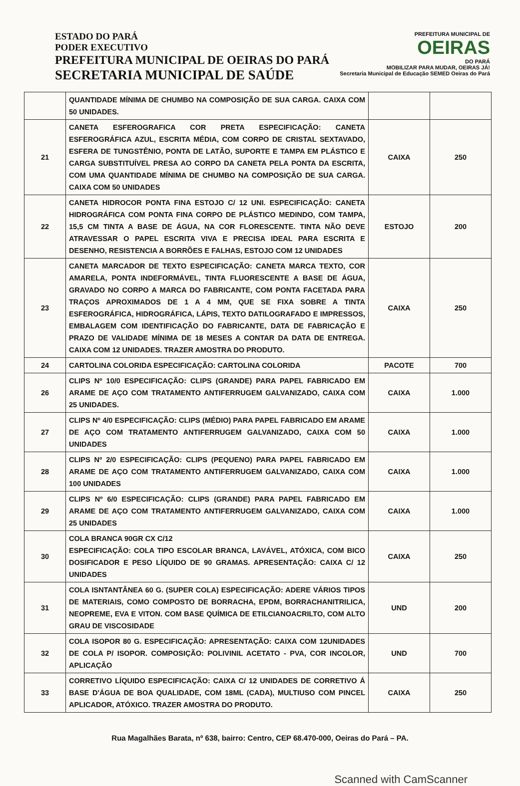ESTADO DO PARÁ
PODER EXECUTIVO
PREFEITURA MUNICIPAL DE OEIRAS DO PARÁ
SECRETARIA MUNICIPAL DE SAÚDE
PREFEITURA MUNICIPAL DE
OEIRAS
DO PARÁ
MOBILIZAR PARA MUDAR, OEIRAS JÁ!
Secretaria Municipal de Educação SEMED Oeiras do Pará
| | QUANTIDADE MÍNIMA DE CHUMBO NA COMPOSIÇÃO DE SUA CARGA. CAIXA COM 50 UNIDADES. | | |
| 21 | CANETA ESFEROGRAFICA COR PRETA ESPECIFICAÇÃO: CANETA ESFEROGRÁFICA AZUL, ESCRITA MÉDIA, COM CORPO DE CRISTAL SEXTAVADO, ESFERA DE TUNGSTÊNIO, PONTA DE LATÃO, SUPORTE E TAMPA EM PLÁSTICO E CARGA SUBSTITUÍVEL PRESA AO CORPO DA CANETA PELA PONTA DA ESCRITA, COM UMA QUANTIDADE MÍNIMA DE CHUMBO NA COMPOSIÇÃO DE SUA CARGA. CAIXA COM 50 UNIDADES | CAIXA | 250 |
| 22 | CANETA HIDROCOR PONTA FINA ESTOJO C/ 12 UNI. ESPECIFICAÇÃO: CANETA HIDROGRÁFICA COM PONTA FINA CORPO DE PLÁSTICO MEDINDO, COM TAMPA, 15,5 CM TINTA A BASE DE ÁGUA, NA COR FLORESCENTE. TINTA NÃO DEVE ATRAVESSAR O PAPEL ESCRITA VIVA E PRECISA IDEAL PARA ESCRITA E DESENHO, RESISTENCIA A BORRÕES E FALHAS, ESTOJO COM 12 UNIDADES | ESTOJO | 200 |
| 23 | CANETA MARCADOR DE TEXTO ESPECIFICAÇÃO: CANETA MARCA TEXTO, COR AMARELA, PONTA INDEFORMÁVEL, TINTA FLUORESCENTE A BASE DE ÁGUA, GRAVADO NO CORPO A MARCA DO FABRICANTE, COM PONTA FACETADA PARA TRAÇOS APROXIMADOS DE 1 A 4 MM, QUE SE FIXA SOBRE A TINTA ESFEROGRÁFICA, HIDROGRÁFICA, LÁPIS, TEXTO DATILOGRAFADO E IMPRESSOS, EMBALAGEM COM IDENTIFICAÇÃO DO FABRICANTE, DATA DE FABRICAÇÃO E PRAZO DE VALIDADE MÍNIMA DE 18 MESES A CONTAR DA DATA DE ENTREGA. CAIXA COM 12 UNIDADES. TRAZER AMOSTRA DO PRODUTO. | CAIXA | 250 |
| 24 | CARTOLINA COLORIDA ESPECIFICAÇÃO: CARTOLINA COLORIDA | PACOTE | 700 |
| 26 | CLIPS Nº 10/0 ESPECIFICAÇÃO: CLIPS (GRANDE) PARA PAPEL FABRICADO EM ARAME DE AÇO COM TRATAMENTO ANTIFERRUGEM GALVANIZADO, CAIXA COM 25 UNIDADES. | CAIXA | 1.000 |
| 27 | CLIPS Nº 4/0 ESPECIFICAÇÃO: CLIPS (MÉDIO) PARA PAPEL FABRICADO EM ARAME DE AÇO COM TRATAMENTO ANTIFERRUGEM GALVANIZADO, CAIXA COM 50 UNIDADES | CAIXA | 1.000 |
| 28 | CLIPS Nº 2/0 ESPECIFICAÇÃO: CLIPS (PEQUENO) PARA PAPEL FABRICADO EM ARAME DE AÇO COM TRATAMENTO ANTIFERRUGEM GALVANIZADO, CAIXA COM 100 UNIDADES | CAIXA | 1.000 |
| 29 | CLIPS Nº 6/0 ESPECIFICAÇÃO: CLIPS (GRANDE) PARA PAPEL FABRICADO EM ARAME DE AÇO COM TRATAMENTO ANTIFERRUGEM GALVANIZADO, CAIXA COM 25 UNIDADES | CAIXA | 1.000 |
| 30 | COLA BRANCA 90GR CX C/12 ESPECIFICAÇÃO: COLA TIPO ESCOLAR BRANCA, LAVÁVEL, ATÓXICA, COM BICO DOSIFICADOR E PESO LÍQUIDO DE 90 GRAMAS. APRESENTAÇÃO: CAIXA C/ 12 UNIDADES | CAIXA | 250 |
| 31 | COLA ISNTANTÂNEA 60 G. (SUPER COLA) ESPECIFICAÇÃO: ADERE VÁRIOS TIPOS DE MATERIAIS, COMO COMPOSTO DE BORRACHA, EPDM, BORRACHANITRILICA, NEOPREME, EVA E VITON. COM BASE QUÍMICA DE ETILCIANOACRILTO, COM ALTO GRAU DE VISCOSIDADE | UND | 200 |
| 32 | COLA ISOPOR 80 G. ESPECIFICAÇÃO: APRESENTAÇÃO: CAIXA COM 12UNIDADES DE COLA P/ ISOPOR. COMPOSIÇÃO: POLIVINIL ACETATO - PVA, COR INCOLOR, APLICAÇÃO | UND | 700 |
| 33 | CORRETIVO LÍQUIDO ESPECIFICAÇÃO: CAIXA C/ 12 UNIDADES DE CORRETIVO Á BASE D'ÁGUA DE BOA QUALIDADE, COM 18ML (CADA), MULTIUSO COM PINCEL APLICADOR, ATÓXICO. TRAZER AMOSTRA DO PRODUTO. | CAIXA | 250 |
Rua Magalhães Barata, nº 638, bairro: Centro, CEP 68.470-000, Oeiras do Pará – PA.
Scanned with CamScanner